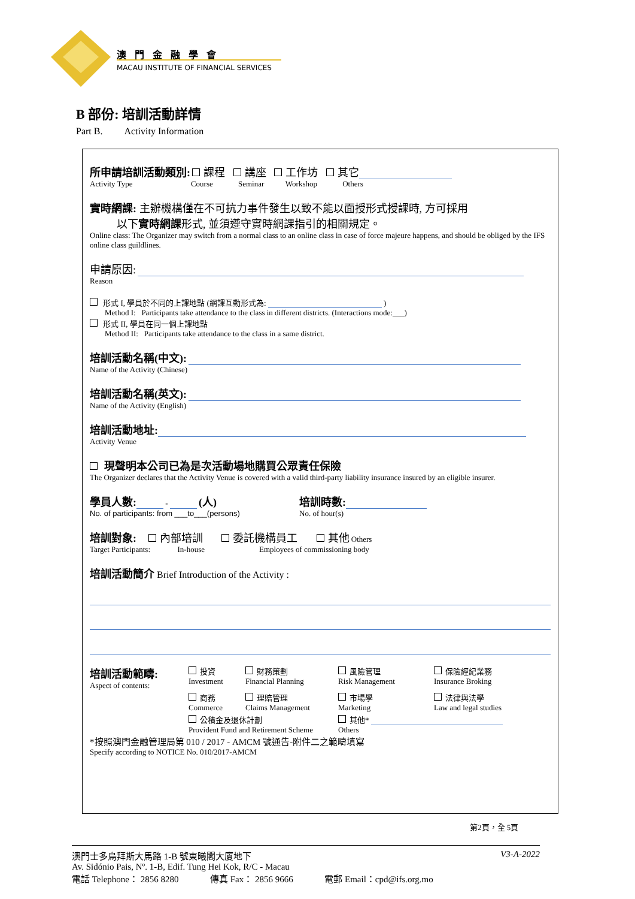澳門金融學會
MACAU INSTITUTE OF FINANCIAL SERVICES
B 部份: 培訓活動詳情
Part B. Activity Information
所申請培訓活動類別: 課程 講座 工作坊 其它
Activity Type Course Seminar Workshop Others
實時網課: 主辦機構僅在不可抗力事件發生以致不能以面授形式授課時, 方可採用
以下實時網課形式, 並須遵守實時網課指引的相關規定。
Online class: The Organizer may switch from a normal class to an online class in case of force majeure happens, and should be obliged by the IFS online class guildlines.
申請原因:
Reason
形式 I, 學員於不同的上課地點 (網課互動形式為: )
Method I: Participants take attendance to the class in different districts. (Interactions mode:___)
形式 II, 學員在同一個上課地點
Method II: Participants take attendance to the class in a same district.
培訓活動名稱(中文):
Name of the Activity (Chinese)
培訓活動名稱(英文):
Name of the Activity (English)
培訓活動地址:
Activity Venue
現聲明本公司已為是次活動場地購買公眾責任保險
The Organizer declares that the Activity Venue is covered with a valid third-party liability insurance insured by an eligible insurer.
學員人數: - (人)
No. of participants: from ___to___(persons)
培訓時數:
No. of hour(s)
培訓對象: 內部培訓 委託機構員工 其他 Others
Target Participants: In-house Employees of commissioning body
培訓活動簡介 Brief Introduction of the Activity :
培訓活動範疇:
Aspect of contents:
投資
Investment
財務策劃
Financial Planning
風險管理
Risk Management
保險經紀業務
Insurance Broking
商務
Commerce
理賠管理
Claims Management
市場學
Marketing
法律與法學
Law and legal studies
公積金及退休計劃
Provident Fund and Retirement Scheme
其他*
Others
*按照澳門金融管理局第 010 / 2017 - AMCM 號通告-附件二之範疇填寫
Specify according to NOTICE No. 010/2017-AMCM
第2頁，全 5頁
澳門士多烏拜斯大馬路 1-B 號東曦閣大廈地下 V3-A-2022
Av. Sidónio Pais, Nº. 1-B, Edif. Tung Hei Kok, R/C - Macau
電話 Telephone： 2856 8280 傳真 Fax： 2856 9666 電郵 Email：cpd@ifs.org.mo